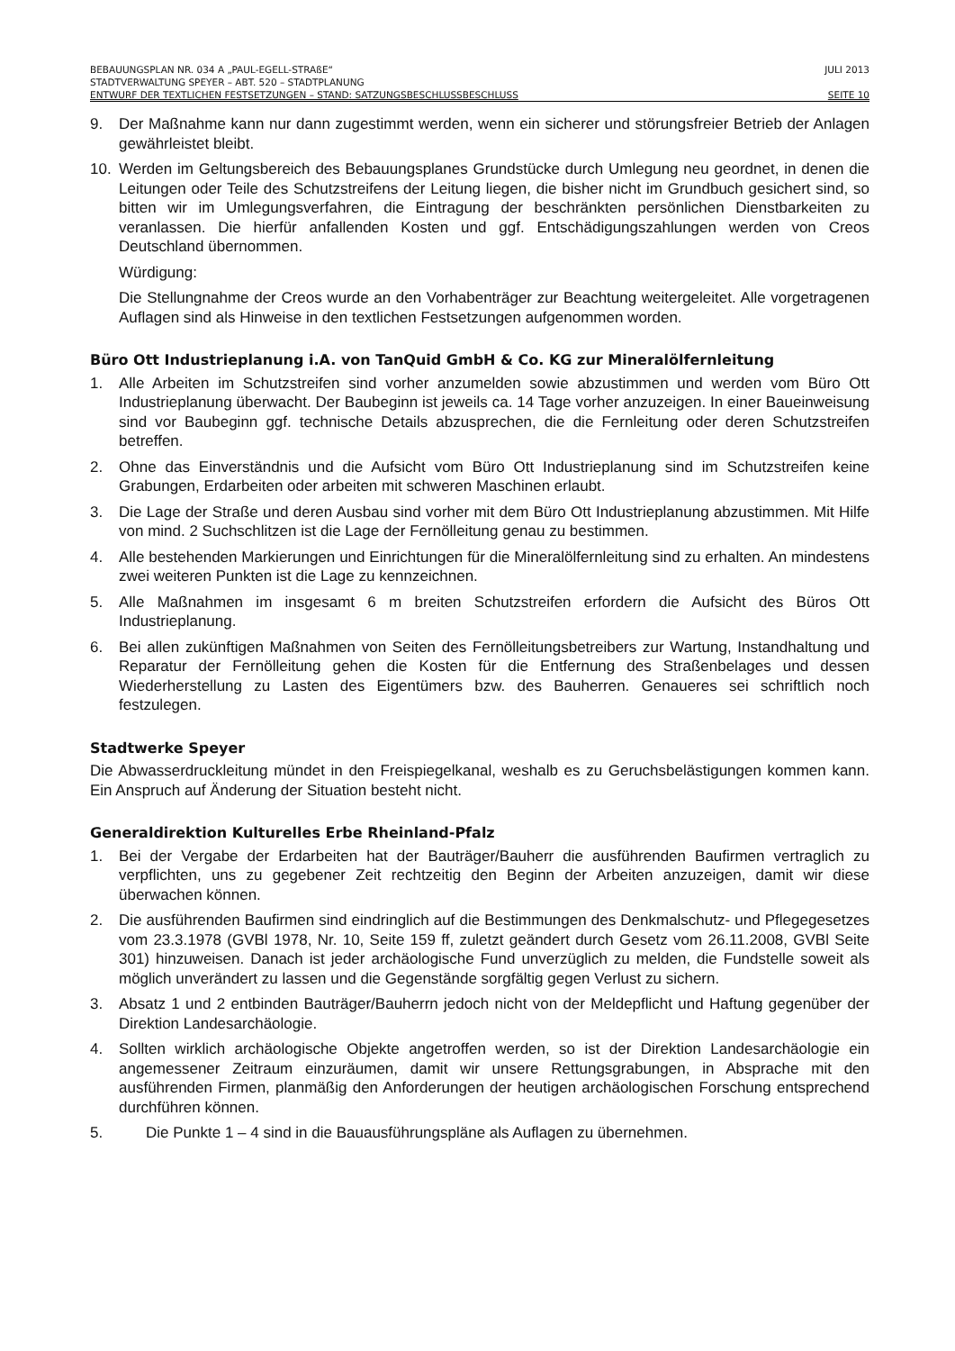BEBAUUNGSPLAN NR. 034 A „PAUL-EGELL-STRAßE“JULI 2013
STADTVERWALTUNG SPEYER – ABT. 520 – STADTPLANUNG
ENTWURF DER TEXTLICHEN FESTSETZUNGEN – STAND: SATZUNGSBESCHLUSSBESCHLUSS SEITE 10
9. Der Maßnahme kann nur dann zugestimmt werden, wenn ein sicherer und störungsfreier Betrieb der Anlagen gewährleistet bleibt.
10. Werden im Geltungsbereich des Bebauungsplanes Grundstücke durch Umlegung neu geordnet, in denen die Leitungen oder Teile des Schutzstreifens der Leitung liegen, die bisher nicht im Grundbuch gesichert sind, so bitten wir im Umlegungsverfahren, die Eintragung der beschränkten persönlichen Dienstbarkeiten zu veranlassen. Die hierfür anfallenden Kosten und ggf. Entschädigungszahlungen werden von Creos Deutschland übernommen.
Würdigung:
Die Stellungnahme der Creos wurde an den Vorhabenträger zur Beachtung weitergeleitet. Alle vorgetragenen Auflagen sind als Hinweise in den textlichen Festsetzungen aufgenommen worden.
Büro Ott Industrieplanung i.A. von TanQuid GmbH & Co. KG zur Mineralölfernleitung
1. Alle Arbeiten im Schutzstreifen sind vorher anzumelden sowie abzustimmen und werden vom Büro Ott Industrieplanung überwacht. Der Baubeginn ist jeweils ca. 14 Tage vorher anzuzeigen. In einer Baueinweisung sind vor Baubeginn ggf. technische Details abzusprechen, die die Fernleitung oder deren Schutzstreifen betreffen.
2. Ohne das Einverständnis und die Aufsicht vom Büro Ott Industrieplanung sind im Schutzstreifen keine Grabungen, Erdarbeiten oder arbeiten mit schweren Maschinen erlaubt.
3. Die Lage der Straße und deren Ausbau sind vorher mit dem Büro Ott Industrieplanung abzustimmen. Mit Hilfe von mind. 2 Suchschlitzen ist die Lage der Fernölleitung genau zu bestimmen.
4. Alle bestehenden Markierungen und Einrichtungen für die Mineralölfernleitung sind zu erhalten. An mindestens zwei weiteren Punkten ist die Lage zu kennzeichnen.
5. Alle Maßnahmen im insgesamt 6 m breiten Schutzstreifen erfordern die Aufsicht des Büros Ott Industrieplanung.
6. Bei allen zukünftigen Maßnahmen von Seiten des Fernölleitungsbetreibers zur Wartung, Instandhaltung und Reparatur der Fernölleitung gehen die Kosten für die Entfernung des Straßenbelages und dessen Wiederherstellung zu Lasten des Eigentümers bzw. des Bauherren. Genaueres sei schriftlich noch festzulegen.
Stadtwerke Speyer
Die Abwasserdruckleitung mündet in den Freispiegelkanal, weshalb es zu Geruchsbelästigungen kommen kann. Ein Anspruch auf Änderung der Situation besteht nicht.
Generaldirektion Kulturelles Erbe Rheinland-Pfalz
1. Bei der Vergabe der Erdarbeiten hat der Bauträger/Bauherr die ausführenden Baufirmen vertraglich zu verpflichten, uns zu gegebener Zeit rechtzeitig den Beginn der Arbeiten anzuzeigen, damit wir diese überwachen können.
2. Die ausführenden Baufirmen sind eindringlich auf die Bestimmungen des Denkmalschutz- und Pflegegesetzes vom 23.3.1978 (GVBl 1978, Nr. 10, Seite 159 ff, zuletzt geändert durch Gesetz vom 26.11.2008, GVBl Seite 301) hinzuweisen. Danach ist jeder archäologische Fund unverzüglich zu melden, die Fundstelle soweit als möglich unverändert zu lassen und die Gegenstände sorgfältig gegen Verlust zu sichern.
3. Absatz 1 und 2 entbinden Bauträger/Bauherrn jedoch nicht von der Meldepflicht und Haftung gegenüber der Direktion Landesarchäologie.
4. Sollten wirklich archäologische Objekte angetroffen werden, so ist der Direktion Landesarchäologie ein angemessener Zeitraum einzuräumen, damit wir unsere Rettungsgrabungen, in Absprache mit den ausführenden Firmen, planmäßig den Anforderungen der heutigen archäologischen Forschung entsprechend durchführen können.
5. Die Punkte 1 – 4 sind in die Bauausführungspläne als Auflagen zu übernehmen.